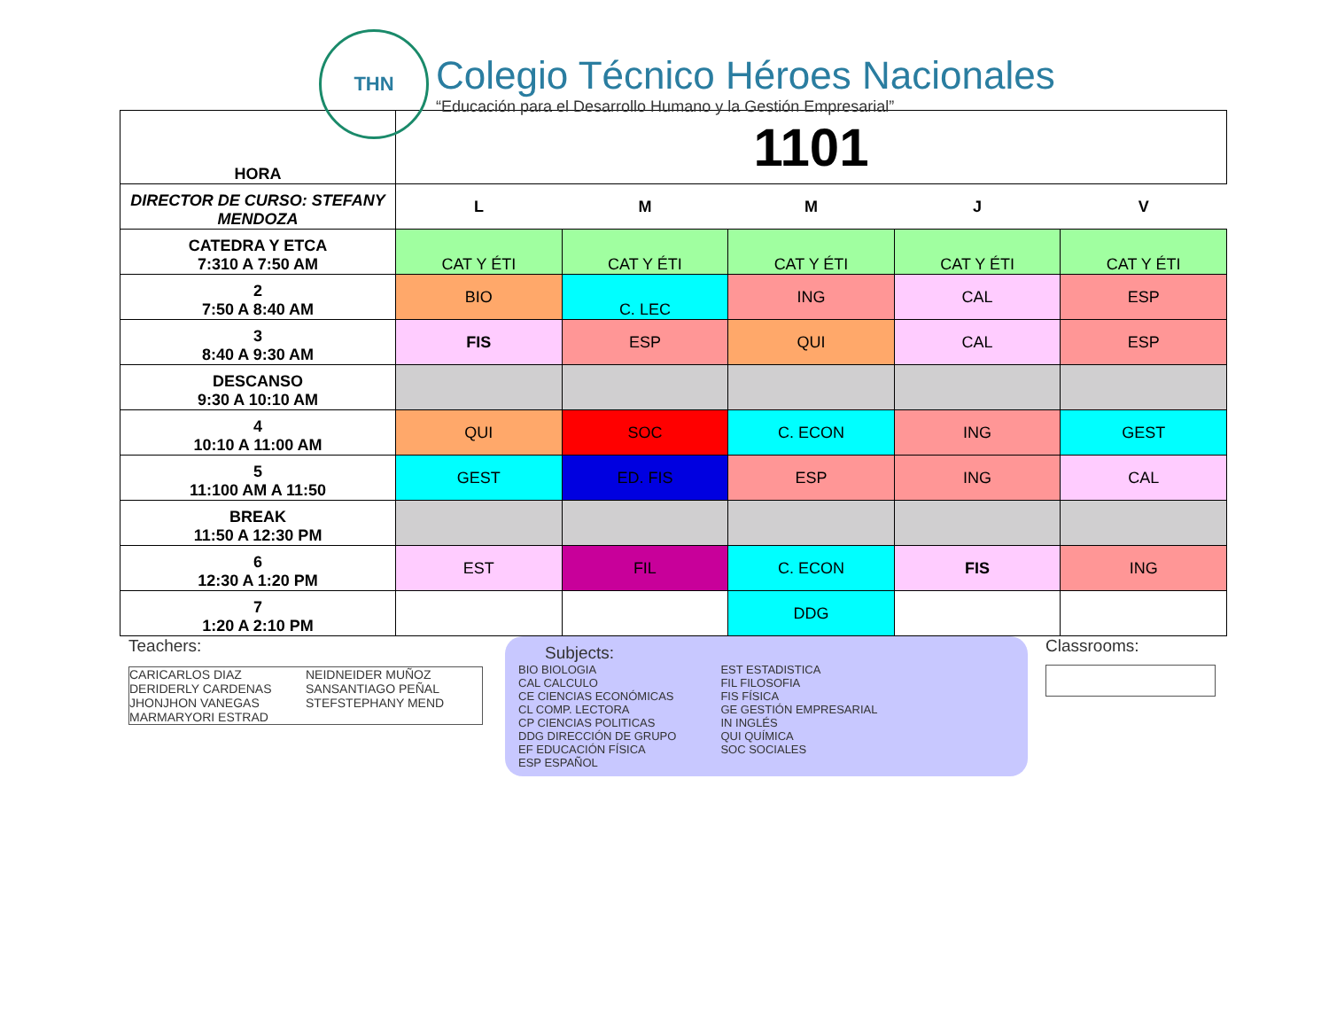THN
Colegio Técnico Héroes Nacionales
“Educación para el Desarrollo Humano y la Gestión Empresarial”
| HORA | 1101 | | | | |
| DIRECTOR DE CURSO: STEFANY MENDOZA | L | M | M | J | V |
| CATEDRA Y ETCA 7:310 A 7:50 AM | CAT Y ÉTI | CAT Y ÉTI | CAT Y ÉTI | CAT Y ÉTI | CAT Y ÉTI |
| 2 7:50 A 8:40 AM | BIO | C. LEC | ING | CAL | ESP |
| 3 8:40 A 9:30 AM | FIS | ESP | QUI | CAL | ESP |
| DESCANSO 9:30 A 10:10 AM | | | | | |
| 4 10:10 A 11:00 AM | QUI | SOC | C. ECON | ING | GEST |
| 5 11:100 AM A 11:50 | GEST | ED. FIS | ESP | ING | CAL |
| BREAK 11:50 A 12:30 PM | | | | | |
| 6 12:30 A 1:20 PM | EST | FIL | C. ECON | FIS | ING |
| 7 1:20 A 2:10 PM | | | DDG | | |
Teachers:
CARICARLOS DIAZ
NEIDNEIDER MUÑOZ
DERIDERLY CARDENAS
SANSANTIAGO PEÑAL
JHONJHON VANEGAS
STEFSTEPHANY MEND
MARMARYORI ESTRAD
Subjects:
BIO BIOLOGIA
CAL CALCULO
CE CIENCIAS ECONÓMICAS
CL COMP. LECTORA
CP CIENCIAS POLITICAS
DDG DIRECCIÓN DE GRUPO
EF EDUCACIÓN FÍSICA
ESP ESPAÑOL
EST ESTADISTICA
FIL FILOSOFIA
FIS FÍSICA
GE GESTIÓN EMPRESARIAL
IN INGLÉS
QUI QUÍMICA
SOC SOCIALES
Classrooms: